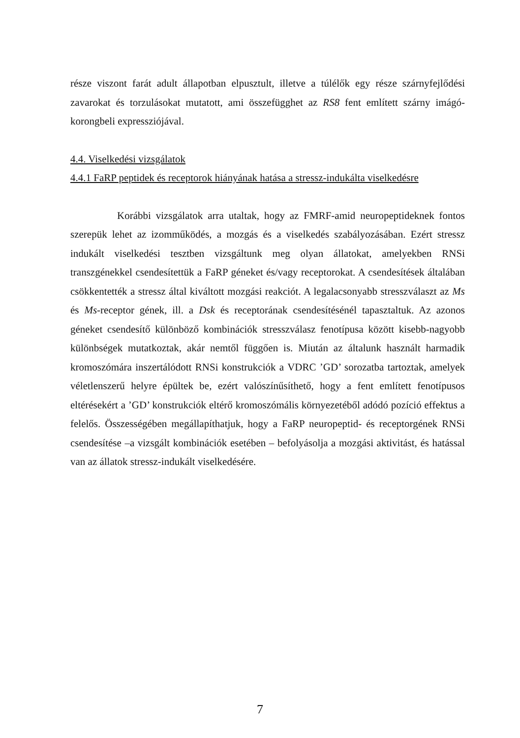része viszont farát adult állapotban elpusztult, illetve a túlélők egy része szárnyfejlődési zavarokat és torzulásokat mutatott, ami összefügghet az RS8 fent említett szárny imágó-korongbeli expressziójával.
4.4. Viselkedési vizsgálatok
4.4.1 FaRP peptidek és receptorok hiányának hatása a stressz-indukálta viselkedésre
Korábbi vizsgálatok arra utaltak, hogy az FMRF-amid neuropeptideknek fontos szerepük lehet az izomműködés, a mozgás és a viselkedés szabályozásában. Ezért stressz indukált viselkedési tesztben vizsgáltunk meg olyan állatokat, amelyekben RNSi transzgénekkel csendesítettük a FaRP géneket és/vagy receptorokat. A csendesítések általában csökkentették a stressz által kiváltott mozgási reakciót. A legalacsonyabb stresszválaszt az Ms és Ms-receptor gének, ill. a Dsk és receptorának csendesítésénél tapasztaltuk. Az azonos géneket csendesítő különböző kombinációk stresszválasz fenotípusa között kisebb-nagyobb különbségek mutatkoztak, akár nemtől függően is. Miután az általunk használt harmadik kromoszómára inszertálódott RNSi konstrukciók a VDRC ’GD’ sorozatba tartoztak, amelyek véletlenszerű helyre épültek be, ezért valószínűsíthető, hogy a fent említett fenotípusos eltérésekért a ’GD’ konstrukciók eltérő kromoszómális környezetéből adódó pozíció effektus a felelős. Összességében megállapíthatjuk, hogy a FaRP neuropeptid- és receptorgének RNSi csendesítése –a vizsgált kombinációk esetében – befolyásolja a mozgási aktivitást, és hatással van az állatok stressz-indukált viselkedésére.
7